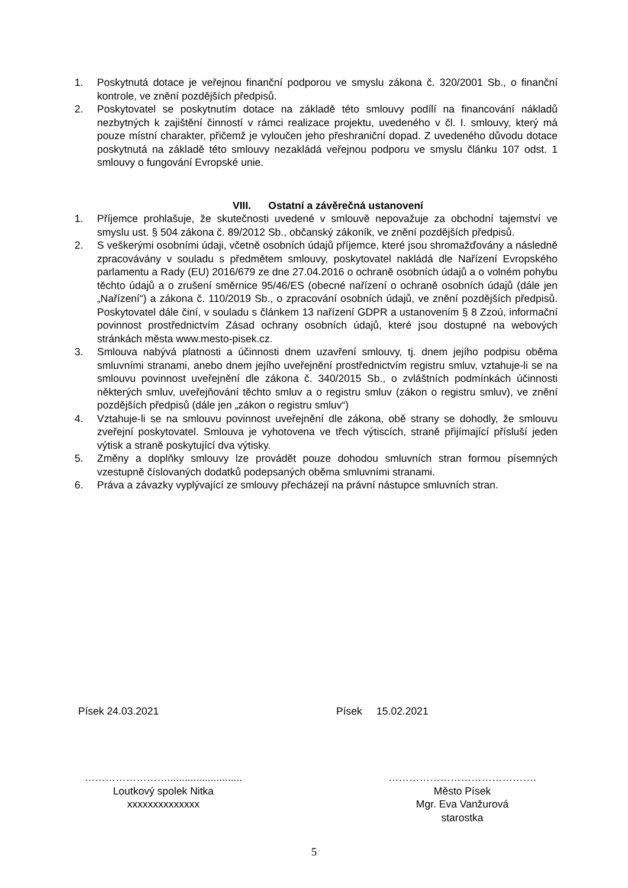1. Poskytnutá dotace je veřejnou finanční podporou ve smyslu zákona č. 320/2001 Sb., o finanční kontrole, ve znění pozdějších předpisů.
2. Poskytovatel se poskytnutím dotace na základě této smlouvy podílí na financování nákladů nezbytných k zajištění činností v rámci realizace projektu, uvedeného v čl. I. smlouvy, který má pouze místní charakter, přičemž je vyloučen jeho přeshraniční dopad. Z uvedeného důvodu dotace poskytnutá na základě této smlouvy nezakládá veřejnou podporu ve smyslu článku 107 odst. 1 smlouvy o fungování Evropské unie.
VIII. Ostatní a závěrečná ustanovení
1. Příjemce prohlašuje, že skutečnosti uvedené v smlouvě nepovažuje za obchodní tajemství ve smyslu ust. § 504 zákona č. 89/2012 Sb., občanský zákoník, ve znění pozdějších předpisů.
2. S veškerými osobními údaji, včetně osobních údajů příjemce, které jsou shromažďovány a následně zpracovávány v souladu s předmětem smlouvy, poskytovatel nakládá dle Nařízení Evropského parlamentu a Rady (EU) 2016/679 ze dne 27.04.2016 o ochraně osobních údajů a o volném pohybu těchto údajů a o zrušení směrnice 95/46/ES (obecné nařízení o ochraně osobních údajů (dále jen „Nařízení“) a zákona č. 110/2019 Sb., o zpracování osobních údajů, ve znění pozdějších předpisů. Poskytovatel dále činí, v souladu s článkem 13 nařízení GDPR a ustanovením § 8 Zzoú, informační povinnost prostřednictvím Zásad ochrany osobních údajů, které jsou dostupné na webových stránkách města www.mesto-pisek.cz.
3. Smlouva nabývá platnosti a účinnosti dnem uzavření smlouvy, tj. dnem jejího podpisu oběma smluvními stranami, anebo dnem jejího uveřejnění prostřednictvím registru smluv, vztahuje-li se na smlouvu povinnost uveřejnění dle zákona č. 340/2015 Sb., o zvláštních podmínkách účinnosti některých smluv, uveřejňování těchto smluv a o registru smluv (zákon o registru smluv), ve znění pozdějších předpisů (dále jen „zákon o registru smluv“)
4. Vztahuje-li se na smlouvu povinnost uveřejnění dle zákona, obě strany se dohodly, že smlouvu zveřejní poskytovatel. Smlouva je vyhotovena ve třech výtiscích, straně přijímající přísluší jeden výtisk a straně poskytující dva výtisky.
5. Změny a doplňky smlouvy lze provádět pouze dohodou smluvních stran formou písemných vzestupně číslovaných dodatků podepsaných oběma smluvními stranami.
6. Práva a závazky vyplývající ze smlouvy přecházejí na právní nástupce smluvních stran.
Písek 24.03.2021 Písek 15.02.2021
……………………..........................
Loutkový spolek Nitka
xxxxxxxxxxxxxx
…………………………………….
Město Písek
Mgr. Eva Vanžurová
starostka
5